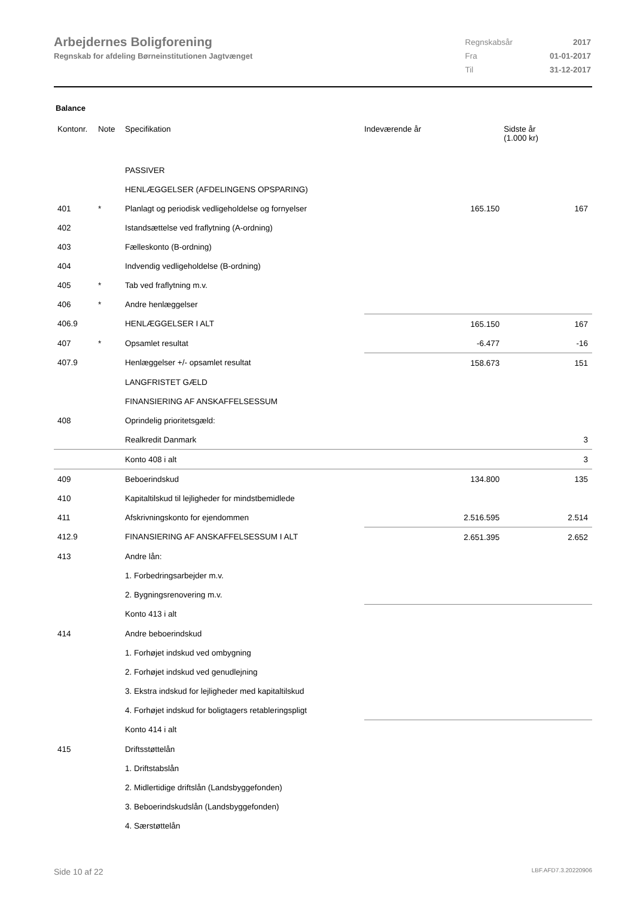Arbejdernes Boligforening
Regnskab for afdeling Børneinstitutionen Jagtvænget
| Regnskabsår | 2017 |
| Fra | 01-01-2017 |
| Til | 31-12-2017 |
Balance
| Kontonr. | Note | Specifikation | | Indeværende år | Sidste år (1.000 kr) |
| --- | --- | --- | --- | --- | --- |
| | | PASSIVER | | | |
| | | HENLÆGGELSER (AFDELINGENS OPSPARING) | | | |
| 401 | * | Planlagt og periodisk vedligeholdelse og fornyelser | | 165.150 | 167 |
| 402 | | Istandsættelse ved fraflytning (A-ordning) | | | |
| 403 | | Fælleskonto (B-ordning) | | | |
| 404 | | Indvendig vedligeholdelse (B-ordning) | | | |
| 405 | * | Tab ved fraflytning m.v. | | | |
| 406 | * | Andre henlæggelser | | | |
| 406.9 | | HENLÆGGELSER I ALT | | 165.150 | 167 |
| 407 | * | Opsamlet resultat | | -6.477 | -16 |
| 407.9 | | Henlæggelser +/- opsamlet resultat | | 158.673 | 151 |
| | | LANGFRISTET GÆLD | | | |
| | | FINANSIERING AF ANSKAFFELSESSUM | | | |
| 408 | | Oprindelig prioritetsgæld: | | | |
| | | Realkredit Danmark | | | 3 |
| | | Konto 408 i alt | | | 3 |
| 409 | | Beboerindskud | | 134.800 | 135 |
| 410 | | Kapitaltilskud til lejligheder for mindstbemidlede | | | |
| 411 | | Afskrivningskonto for ejendommen | | 2.516.595 | 2.514 |
| 412.9 | | FINANSIERING AF ANSKAFFELSESSUM I ALT | | 2.651.395 | 2.652 |
| 413 | | Andre lån: | | | |
| | | 1. Forbedringsarbejder m.v. | | | |
| | | 2. Bygningsrenovering m.v. | | | |
| | | Konto 413 i alt | | | |
| 414 | | Andre beboerindskud | | | |
| | | 1. Forhøjet indskud ved ombygning | | | |
| | | 2. Forhøjet indskud ved genudlejning | | | |
| | | 3. Ekstra indskud for lejligheder med kapitaltilskud | | | |
| | | 4. Forhøjet indskud for boligtagers retableringspligt | | | |
| | | Konto 414 i alt | | | |
| 415 | | Driftsstøttelån | | | |
| | | 1. Driftstabslån | | | |
| | | 2. Midlertidige driftslån (Landsbyggefonden) | | | |
| | | 3. Beboerindskudslån (Landsbyggefonden) | | | |
| | | 4. Særstøttelån | | | |
Side 10 af 22 LBF.AFD7.3.20220906